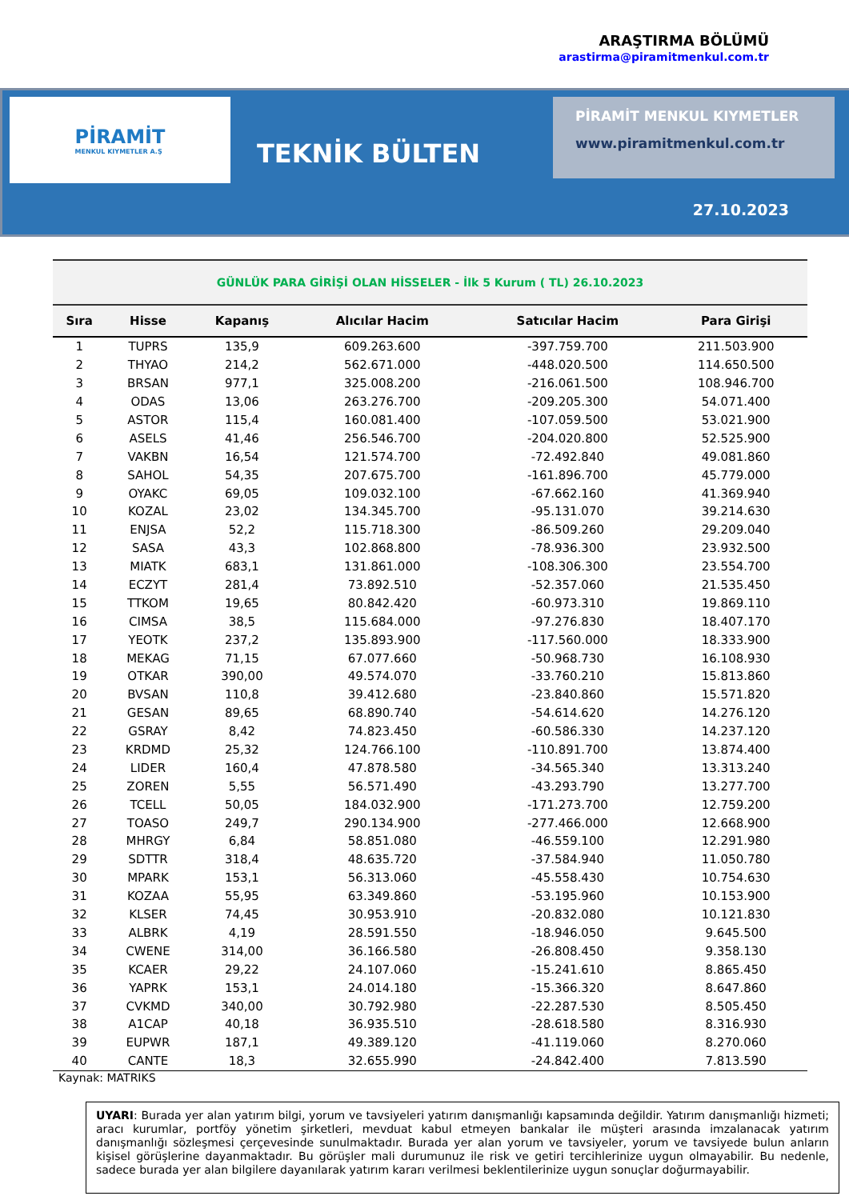ARAŞTIRMA BÖLÜMÜ
arastirma@piramitmenkul.com.tr
PİRAMİT
MENKUL KIYMETLER A.Ş
TEKNİK BÜLTEN
PİRAMİT MENKUL KIYMETLER
www.piramitmenkul.com.tr
27.10.2023
| GÜNLÜK PARA GİRİŞİ OLAN HİSSELER - İlk 5 Kurum ( TL) 26.10.2023 | | | | | |
| Sıra | Hisse | Kapanış | Alıcılar Hacim | Satıcılar Hacim | Para Girişi |
| 1 | TUPRS | 135,9 | 609.263.600 | -397.759.700 | 211.503.900 |
| 2 | THYAO | 214,2 | 562.671.000 | -448.020.500 | 114.650.500 |
| 3 | BRSAN | 977,1 | 325.008.200 | -216.061.500 | 108.946.700 |
| 4 | ODAS | 13,06 | 263.276.700 | -209.205.300 | 54.071.400 |
| 5 | ASTOR | 115,4 | 160.081.400 | -107.059.500 | 53.021.900 |
| 6 | ASELS | 41,46 | 256.546.700 | -204.020.800 | 52.525.900 |
| 7 | VAKBN | 16,54 | 121.574.700 | -72.492.840 | 49.081.860 |
| 8 | SAHOL | 54,35 | 207.675.700 | -161.896.700 | 45.779.000 |
| 9 | OYAKC | 69,05 | 109.032.100 | -67.662.160 | 41.369.940 |
| 10 | KOZAL | 23,02 | 134.345.700 | -95.131.070 | 39.214.630 |
| 11 | ENJSA | 52,2 | 115.718.300 | -86.509.260 | 29.209.040 |
| 12 | SASA | 43,3 | 102.868.800 | -78.936.300 | 23.932.500 |
| 13 | MIATK | 683,1 | 131.861.000 | -108.306.300 | 23.554.700 |
| 14 | ECZYT | 281,4 | 73.892.510 | -52.357.060 | 21.535.450 |
| 15 | TTKOM | 19,65 | 80.842.420 | -60.973.310 | 19.869.110 |
| 16 | CIMSA | 38,5 | 115.684.000 | -97.276.830 | 18.407.170 |
| 17 | YEOTK | 237,2 | 135.893.900 | -117.560.000 | 18.333.900 |
| 18 | MEKAG | 71,15 | 67.077.660 | -50.968.730 | 16.108.930 |
| 19 | OTKAR | 390,00 | 49.574.070 | -33.760.210 | 15.813.860 |
| 20 | BVSAN | 110,8 | 39.412.680 | -23.840.860 | 15.571.820 |
| 21 | GESAN | 89,65 | 68.890.740 | -54.614.620 | 14.276.120 |
| 22 | GSRAY | 8,42 | 74.823.450 | -60.586.330 | 14.237.120 |
| 23 | KRDMD | 25,32 | 124.766.100 | -110.891.700 | 13.874.400 |
| 24 | LIDER | 160,4 | 47.878.580 | -34.565.340 | 13.313.240 |
| 25 | ZOREN | 5,55 | 56.571.490 | -43.293.790 | 13.277.700 |
| 26 | TCELL | 50,05 | 184.032.900 | -171.273.700 | 12.759.200 |
| 27 | TOASO | 249,7 | 290.134.900 | -277.466.000 | 12.668.900 |
| 28 | MHRGY | 6,84 | 58.851.080 | -46.559.100 | 12.291.980 |
| 29 | SDTTR | 318,4 | 48.635.720 | -37.584.940 | 11.050.780 |
| 30 | MPARK | 153,1 | 56.313.060 | -45.558.430 | 10.754.630 |
| 31 | KOZAA | 55,95 | 63.349.860 | -53.195.960 | 10.153.900 |
| 32 | KLSER | 74,45 | 30.953.910 | -20.832.080 | 10.121.830 |
| 33 | ALBRK | 4,19 | 28.591.550 | -18.946.050 | 9.645.500 |
| 34 | CWENE | 314,00 | 36.166.580 | -26.808.450 | 9.358.130 |
| 35 | KCAER | 29,22 | 24.107.060 | -15.241.610 | 8.865.450 |
| 36 | YAPRK | 153,1 | 24.014.180 | -15.366.320 | 8.647.860 |
| 37 | CVKMD | 340,00 | 30.792.980 | -22.287.530 | 8.505.450 |
| 38 | A1CAP | 40,18 | 36.935.510 | -28.618.580 | 8.316.930 |
| 39 | EUPWR | 187,1 | 49.389.120 | -41.119.060 | 8.270.060 |
| 40 | CANTE | 18,3 | 32.655.990 | -24.842.400 | 7.813.590 |
Kaynak: MATRIKS
UYARI: Burada yer alan yatırım bilgi, yorum ve tavsiyeleri yatırım danışmanlığı kapsamında değildir. Yatırım danışmanlığı hizmeti; aracı kurumlar, portföy yönetim şirketleri, mevduat kabul etmeyen bankalar ile müşteri arasında imzalanacak yatırım danışmanlığı sözleşmesi çerçevesinde sunulmaktadır. Burada yer alan yorum ve tavsiyeler, yorum ve tavsiyede bulun anların kişisel görüşlerine dayanmaktadır. Bu görüşler mali durumunuz ile risk ve getiri tercihlerinize uygun olmayabilir. Bu nedenle, sadece burada yer alan bilgilere dayanılarak yatırım kararı verilmesi beklentilerinize uygun sonuçlar doğurmayabilir.